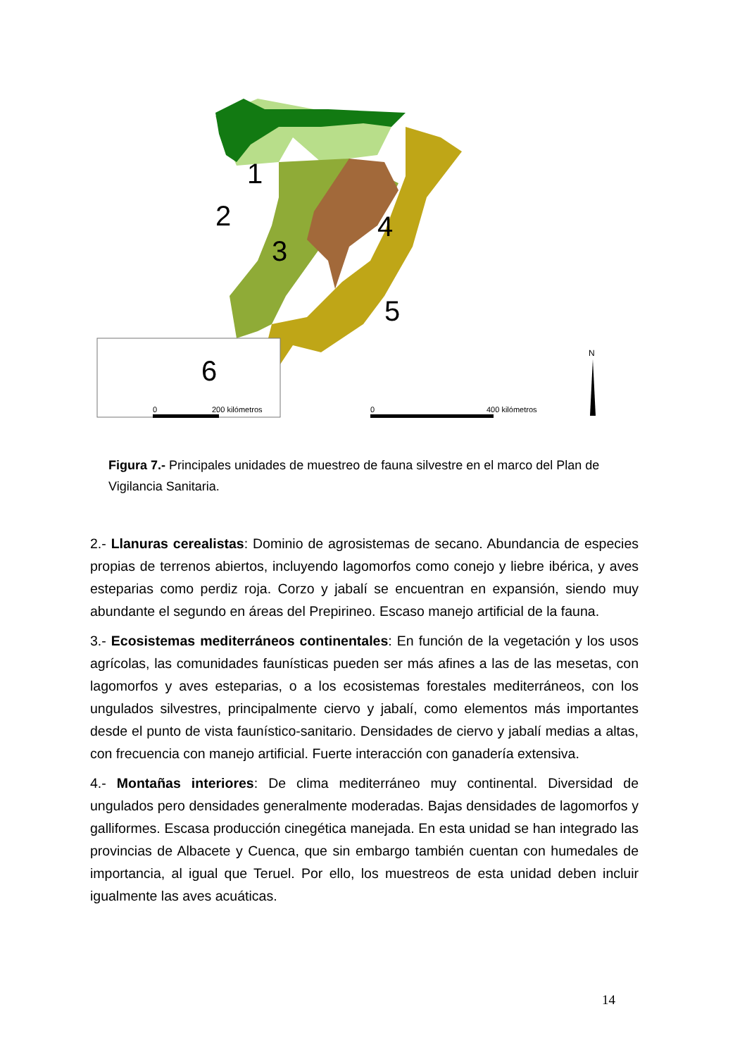2
1
3
4
5
6
0
200 kilómetros
0
400 kilómetros
N
Figura 7.- Principales unidades de muestreo de fauna silvestre en el marco del Plan de Vigilancia Sanitaria.
2.- Llanuras cerealistas: Dominio de agrosistemas de secano. Abundancia de especies propias de terrenos abiertos, incluyendo lagomorfos como conejo y liebre ibérica, y aves esteparias como perdiz roja. Corzo y jabalí se encuentran en expansión, siendo muy abundante el segundo en áreas del Prepirineo. Escaso manejo artificial de la fauna.
3.- Ecosistemas mediterráneos continentales: En función de la vegetación y los usos agrícolas, las comunidades faunísticas pueden ser más afines a las de las mesetas, con lagomorfos y aves esteparias, o a los ecosistemas forestales mediterráneos, con los ungulados silvestres, principalmente ciervo y jabalí, como elementos más importantes desde el punto de vista faunístico-sanitario. Densidades de ciervo y jabalí medias a altas, con frecuencia con manejo artificial. Fuerte interacción con ganadería extensiva.
4.- Montañas interiores: De clima mediterráneo muy continental. Diversidad de ungulados pero densidades generalmente moderadas. Bajas densidades de lagomorfos y galliformes. Escasa producción cinegética manejada. En esta unidad se han integrado las provincias de Albacete y Cuenca, que sin embargo también cuentan con humedales de importancia, al igual que Teruel. Por ello, los muestreos de esta unidad deben incluir igualmente las aves acuáticas.
14